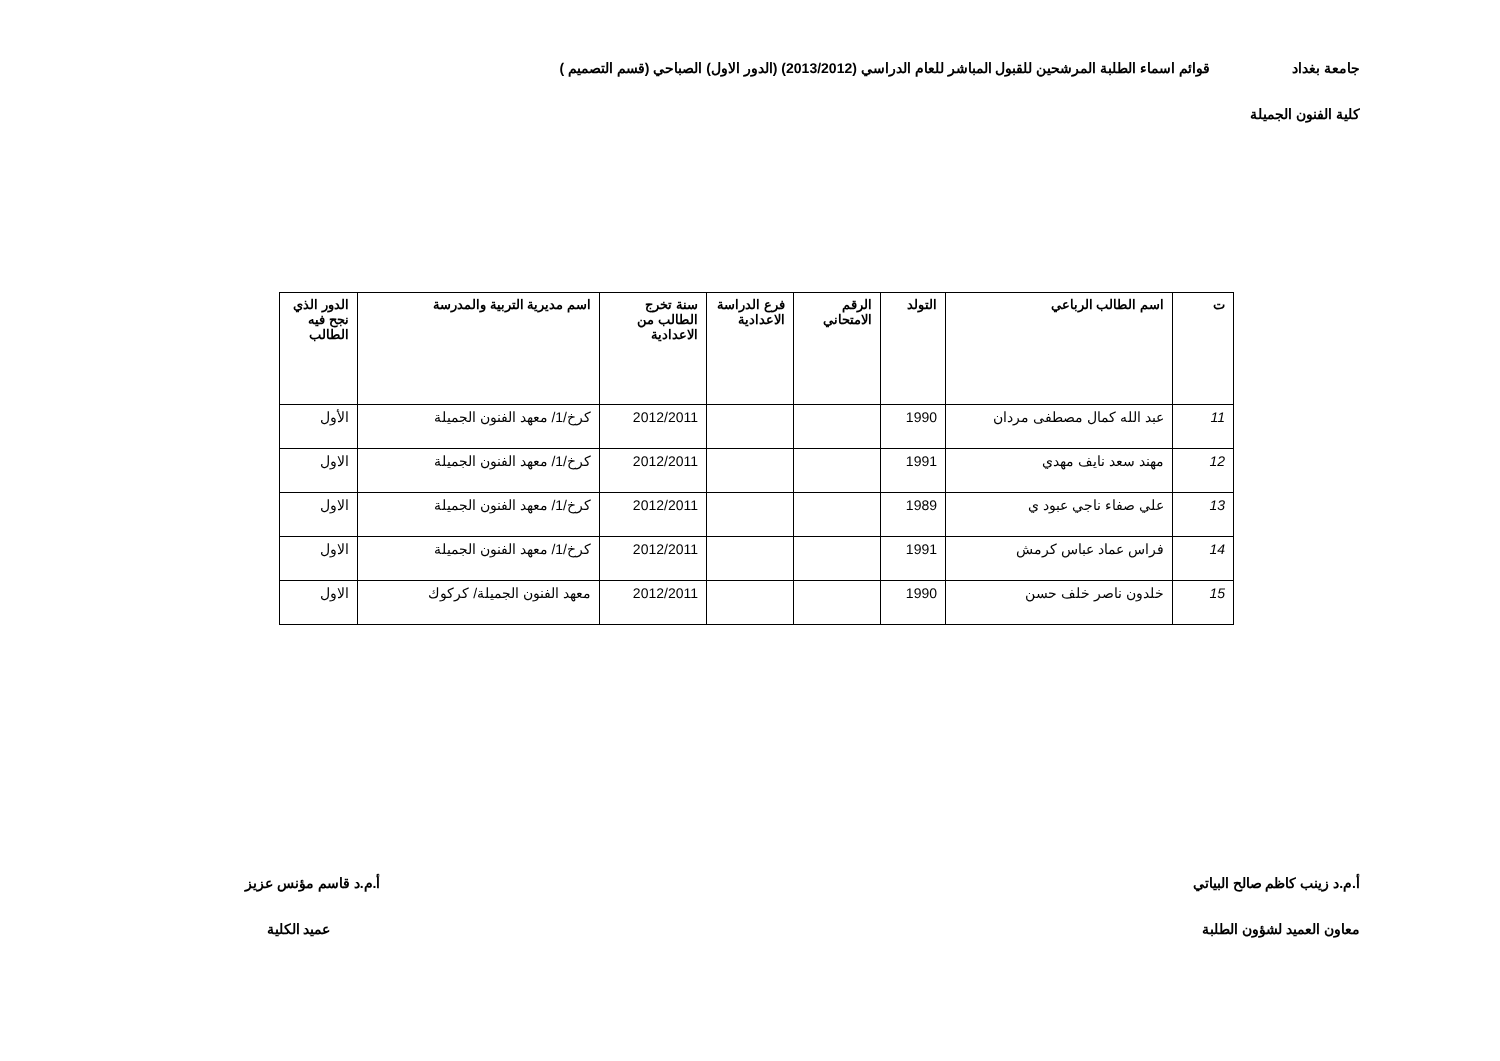جامعة بغداد قوائم اسماء الطلبة المرشحين للقبول المباشر للعام الدراسي (2013/2012) (الدور الاول) الصباحي (قسم التصميم )
كلية الفنون الجميلة
| ت | اسم الطالب الرباعي | التولد | الرقم الامتحاني | فرع الدراسة الاعدادية | سنة تخرج الطالب من الاعدادية | اسم مديرية التربية والمدرسة | الدور الذي نجح فيه الطالب |
| --- | --- | --- | --- | --- | --- | --- | --- |
| 11 | عبد الله كمال مصطفى مردان | 1990 | | | 2012/2011 | كرخ/1/ معهد الفنون الجميلة | الأول |
| 12 | مهند سعد نايف مهدي | 1991 | | | 2012/2011 | كرخ/1/ معهد الفنون الجميلة | الاول |
| 13 | علي صفاء ناجي عبود ي | 1989 | | | 2012/2011 | كرخ/1/ معهد الفنون الجميلة | الاول |
| 14 | فراس عماد عباس كرمش | 1991 | | | 2012/2011 | كرخ/1/ معهد الفنون الجميلة | الاول |
| 15 | خلدون ناصر خلف حسن | 1990 | | | 2012/2011 | معهد الفنون الجميلة/ كركوك | الاول |
أ.م.د زينب كاظم صالح البياتي
معاون العميد لشؤون الطلبة
أ.م.د قاسم مؤنس عزيز
عميد الكلية